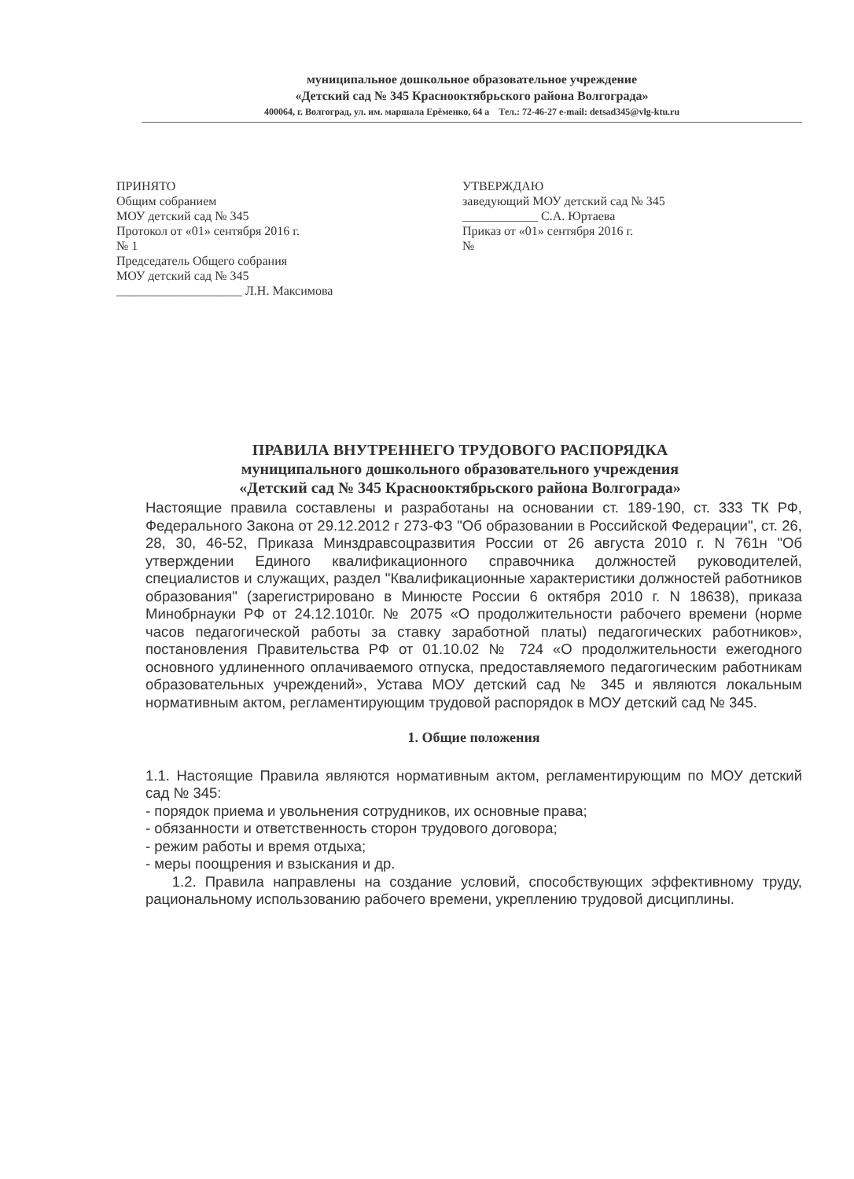муниципальное дошкольное образовательное учреждение
«Детский сад № 345 Краснооктябрьского района Волгограда»
400064, г. Волгоград, ул. им. маршала Ерёменко, 64 а Тел.: 72-46-27 e-mail: detsad345@vlg-ktu.ru
ПРИНЯТО
Общим собранием
МОУ детский сад № 345
Протокол от «01» сентября 2016 г.
№ 1
Председатель Общего собрания
МОУ детский сад № 345
____________________ Л.Н. Максимова
УТВЕРЖДАЮ
заведующий МОУ детский сад № 345
____________ С.А. Юртаева
Приказ от «01» сентября 2016 г.
№
ПРАВИЛА ВНУТРЕННЕГО ТРУДОВОГО РАСПОРЯДКА
муниципального дошкольного образовательного учреждения
«Детский сад № 345 Краснооктябрьского района Волгограда»
Настоящие правила составлены и разработаны на основании ст. 189-190, ст. 333 ТК РФ, Федерального Закона от 29.12.2012 г 273-ФЗ "Об образовании в Российской Федерации", ст. 26, 28, 30, 46-52, Приказа Минздравсоцразвития России от 26 августа 2010 г. N 761н "Об утверждении Единого квалификационного справочника должностей руководителей, специалистов и служащих, раздел "Квалификационные характеристики должностей работников образования" (зарегистрировано в Минюсте России 6 октября 2010 г. N 18638), приказа Минобрнауки РФ от 24.12.1010г. № 2075 «О продолжительности рабочего времени (норме часов педагогической работы за ставку заработной платы) педагогических работников», постановления Правительства РФ от 01.10.02 № 724 «О продолжительности ежегодного основного удлиненного оплачиваемого отпуска, предоставляемого педагогическим работникам образовательных учреждений», Устава МОУ детский сад № 345 и являются локальным нормативным актом, регламентирующим трудовой распорядок в МОУ детский сад № 345.
1. Общие положения
1.1. Настоящие Правила являются нормативным актом, регламентирующим по МОУ детский сад № 345:
- порядок приема и увольнения сотрудников, их основные права;
- обязанности и ответственность сторон трудового договора;
- режим работы и время отдыха;
- меры поощрения и взыскания и др.
1.2. Правила направлены на создание условий, способствующих эффективному труду, рациональному использованию рабочего времени, укреплению трудовой дисциплины.